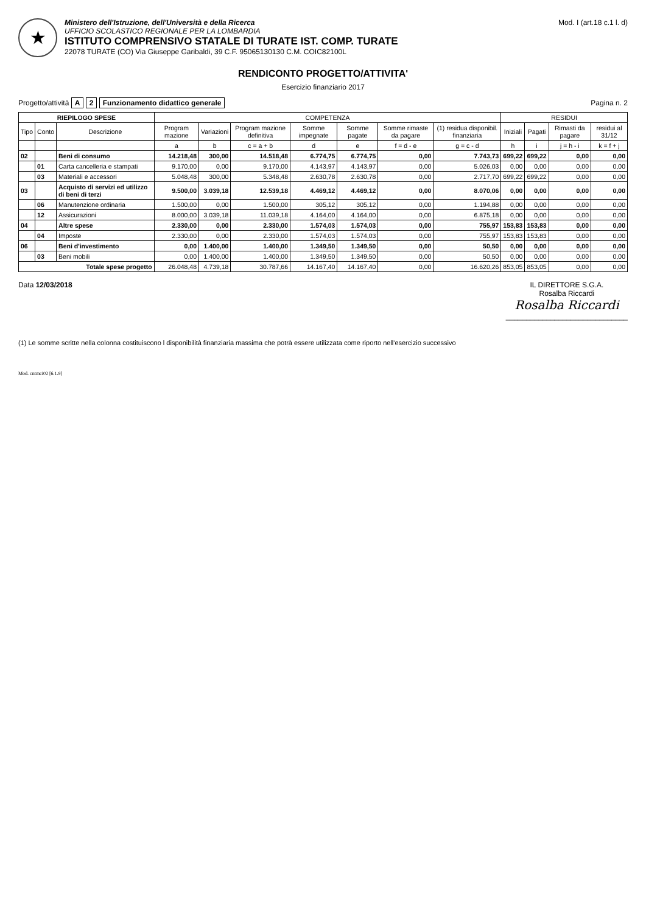★
Ministero dell'Istruzione, dell'Università e della Ricerca
UFFICIO SCOLASTICO REGIONALE PER LA LOMBARDIA
ISTITUTO COMPRENSIVO STATALE DI TURATE IST. COMP. TURATE
22078 TURATE (CO) Via Giuseppe Garibaldi, 39 C.F. 95065130130 C.M. COIC82100L
Mod. I (art.18 c.1 l. d)
RENDICONTO PROGETTO/ATTIVITA'
Esercizio finanziario 2017
Progetto/attività A 2 Funzionamento didattico generale
Pagina n. 2
| RIEPILOGO SPESE | | | COMPETENZA | | | | | | | RESIDUI | | | |
| --- | --- | --- | --- | --- | --- | --- | --- | --- | --- | --- | --- | --- | --- |
| Tipo | Conto | Descrizione | Program mazione | Variazioni | Program mazione definitiva | Somme impegnate | Somme pagate | Somme rimaste da pagare | (1) residua disponibil. finanziaria | Iniziali | Pagati | Rimasti da pagare | residui al 31/12 |
| | | | a | b | c = a + b | d | e | f = d - e | g = c - d | h | i | j = h - i | k = f + j |
| 02 | | Beni di consumo | 14.218,48 | 300,00 | 14.518,48 | 6.774,75 | 6.774,75 | 0,00 | 7.743,73 | 699,22 | 699,22 | 0,00 | 0,00 |
| | 01 | Carta cancelleria e stampati | 9.170,00 | 0,00 | 9.170,00 | 4.143,97 | 4.143,97 | 0,00 | 5.026,03 | 0,00 | 0,00 | 0,00 | 0,00 |
| | 03 | Materiali e accessori | 5.048,48 | 300,00 | 5.348,48 | 2.630,78 | 2.630,78 | 0,00 | 2.717,70 | 699,22 | 699,22 | 0,00 | 0,00 |
| 03 | | Acquisto di servizi ed utilizzo di beni di terzi | 9.500,00 | 3.039,18 | 12.539,18 | 4.469,12 | 4.469,12 | 0,00 | 8.070,06 | 0,00 | 0,00 | 0,00 | 0,00 |
| | 06 | Manutenzione ordinaria | 1.500,00 | 0,00 | 1.500,00 | 305,12 | 305,12 | 0,00 | 1.194,88 | 0,00 | 0,00 | 0,00 | 0,00 |
| | 12 | Assicurazioni | 8.000,00 | 3.039,18 | 11.039,18 | 4.164,00 | 4.164,00 | 0,00 | 6.875,18 | 0,00 | 0,00 | 0,00 | 0,00 |
| 04 | | Altre spese | 2.330,00 | 0,00 | 2.330,00 | 1.574,03 | 1.574,03 | 0,00 | 755,97 | 153,83 | 153,83 | 0,00 | 0,00 |
| | 04 | Imposte | 2.330,00 | 0,00 | 2.330,00 | 1.574,03 | 1.574,03 | 0,00 | 755,97 | 153,83 | 153,83 | 0,00 | 0,00 |
| 06 | | Beni d'investimento | 0,00 | 1.400,00 | 1.400,00 | 1.349,50 | 1.349,50 | 0,00 | 50,50 | 0,00 | 0,00 | 0,00 | 0,00 |
| | 03 | Beni mobili | 0,00 | 1.400,00 | 1.400,00 | 1.349,50 | 1.349,50 | 0,00 | 50,50 | 0,00 | 0,00 | 0,00 | 0,00 |
| Totale spese progetto | | | 26.048,48 | 4.739,18 | 30.787,66 | 14.167,40 | 14.167,40 | 0,00 | 16.620,26 | 853,05 | 853,05 | 0,00 | 0,00 |
Data 12/03/2018 IL DIRETTORE S.G.A.
Rosalba Riccardi
Rosalba Riccardi
______________________________
(1) Le somme scritte nella colonna costituiscono l disponibilità finanziaria massima che potrà essere utilizzata come riporto nell'esercizio successivo
Mod. cntmci02 [6.1.9]